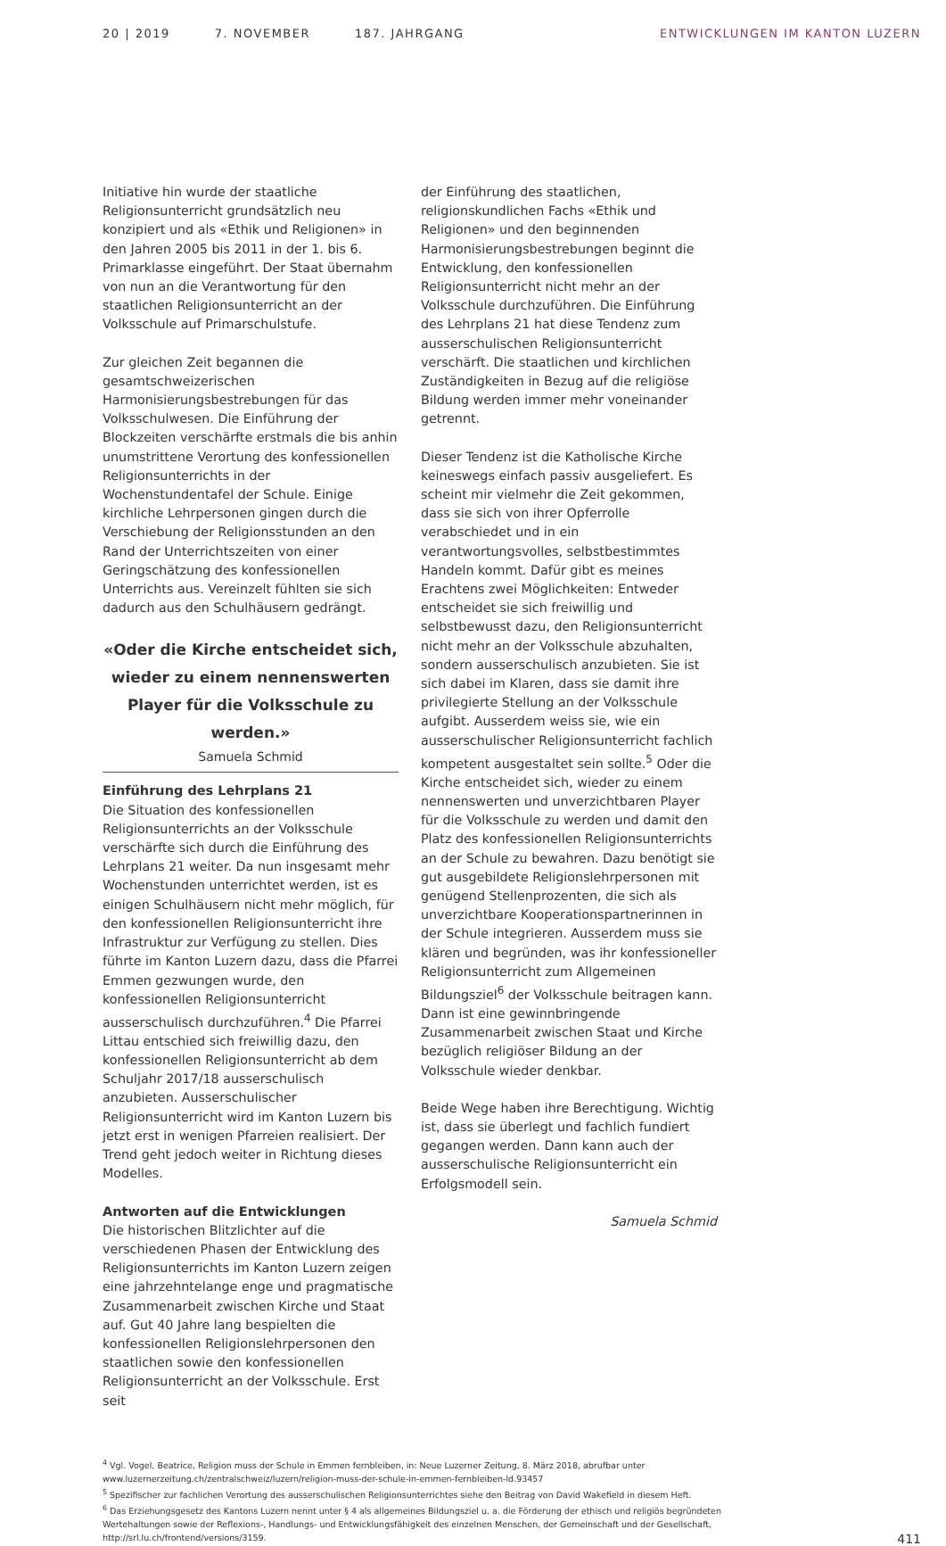20 | 2019 7. NOVEMBER 187. JAHRGANG
ENTWICKLUNGEN IM KANTON LUZERN
Initiative hin wurde der staatliche Religionsunterricht grundsätzlich neu konzipiert und als «Ethik und Religionen» in den Jahren 2005 bis 2011 in der 1. bis 6. Primarklasse eingeführt. Der Staat übernahm von nun an die Verantwortung für den staatlichen Religionsunterricht an der Volksschule auf Primarschulstufe.
Zur gleichen Zeit begannen die gesamtschweizerischen Harmonisierungsbestrebungen für das Volksschulwesen. Die Einführung der Blockzeiten verschärfte erstmals die bis anhin unumstrittene Verortung des konfessionellen Religionsunterrichts in der Wochenstundentafel der Schule. Einige kirchliche Lehrpersonen gingen durch die Verschiebung der Religionsstunden an den Rand der Unterrichtszeiten von einer Geringschätzung des konfessionellen Unterrichts aus. Vereinzelt fühlten sie sich dadurch aus den Schulhäusern gedrängt.
«Oder die Kirche entscheidet sich, wieder zu einem nennenswerten Player für die Volksschule zu werden.»
Samuela Schmid
Einführung des Lehrplans 21
Die Situation des konfessionellen Religionsunterrichts an der Volksschule verschärfte sich durch die Einführung des Lehrplans 21 weiter. Da nun insgesamt mehr Wochenstunden unterrichtet werden, ist es einigen Schulhäusern nicht mehr möglich, für den konfessionellen Religionsunterricht ihre Infrastruktur zur Verfügung zu stellen. Dies führte im Kanton Luzern dazu, dass die Pfarrei Emmen gezwungen wurde, den konfessionellen Religionsunterricht ausserschulisch durchzuführen.<sup>4</sup> Die Pfarrei Littau entschied sich freiwillig dazu, den konfessionellen Religionsunterricht ab dem Schuljahr 2017/18 ausserschulisch anzubieten. Ausserschulischer Religionsunterricht wird im Kanton Luzern bis jetzt erst in wenigen Pfarreien realisiert. Der Trend geht jedoch weiter in Richtung dieses Modelles.
Antworten auf die Entwicklungen
Die historischen Blitzlichter auf die verschiedenen Phasen der Entwicklung des Religionsunterrichts im Kanton Luzern zeigen eine jahrzehntelange enge und pragmatische Zusammenarbeit zwischen Kirche und Staat auf. Gut 40 Jahre lang bespielten die konfessionellen Religionslehrpersonen den staatlichen sowie den konfessionellen Religionsunterricht an der Volksschule. Erst seit
der Einführung des staatlichen, religionskundlichen Fachs «Ethik und Religionen» und den beginnenden Harmonisierungsbestrebungen beginnt die Entwicklung, den konfessionellen Religionsunterricht nicht mehr an der Volksschule durchzuführen. Die Einführung des Lehrplans 21 hat diese Tendenz zum ausserschulischen Religionsunterricht verschärft. Die staatlichen und kirchlichen Zuständigkeiten in Bezug auf die religiöse Bildung werden immer mehr voneinander getrennt.
Dieser Tendenz ist die Katholische Kirche keineswegs einfach passiv ausgeliefert. Es scheint mir vielmehr die Zeit gekommen, dass sie sich von ihrer Opferrolle verabschiedet und in ein verantwortungsvolles, selbstbestimmtes Handeln kommt. Dafür gibt es meines Erachtens zwei Möglichkeiten: Entweder entscheidet sie sich freiwillig und selbstbewusst dazu, den Religionsunterricht nicht mehr an der Volksschule abzuhalten, sondern ausserschulisch anzubieten. Sie ist sich dabei im Klaren, dass sie damit ihre privilegierte Stellung an der Volksschule aufgibt. Ausserdem weiss sie, wie ein ausserschulischer Religionsunterricht fachlich kompetent ausgestaltet sein sollte.<sup>5</sup> Oder die Kirche entscheidet sich, wieder zu einem nennenswerten und unverzichtbaren Player für die Volksschule zu werden und damit den Platz des konfessionellen Religionsunterrichts an der Schule zu bewahren. Dazu benötigt sie gut ausgebildete Religionslehrpersonen mit genügend Stellenprozenten, die sich als unverzichtbare Kooperationspartnerinnen in der Schule integrieren. Ausserdem muss sie klären und begründen, was ihr konfessioneller Religionsunterricht zum Allgemeinen Bildungsziel<sup>6</sup> der Volksschule beitragen kann. Dann ist eine gewinnbringende Zusammenarbeit zwischen Staat und Kirche bezüglich religiöser Bildung an der Volksschule wieder denkbar.
Beide Wege haben ihre Berechtigung. Wichtig ist, dass sie überlegt und fachlich fundiert gegangen werden. Dann kann auch der ausserschulische Religionsunterricht ein Erfolgsmodell sein.
Samuela Schmid
<sup>4</sup> Vgl. Vogel, Beatrice, Religion muss der Schule in Emmen fernbleiben, in: Neue Luzerner Zeitung, 8. März 2018, abrufbar unter www.luzernerzeitung.ch/zentralschweiz/luzern/religion-muss-der-schule-in-emmen-fernbleiben-ld.93457
<sup>5</sup> Spezifischer zur fachlichen Verortung des ausserschulischen Religionsunterrichtes siehe den Beitrag von David Wakefield in diesem Heft.
<sup>6</sup> Das Erziehungsgesetz des Kantons Luzern nennt unter § 4 als allgemeines Bildungsziel u. a. die Förderung der ethisch und religiös begründeten Wertehaltungen sowie der Reflexions-, Handlungs- und Entwicklungsfähigkeit des einzelnen Menschen, der Gemeinschaft und der Gesellschaft, http://srl.lu.ch/frontend/versions/3159.
411